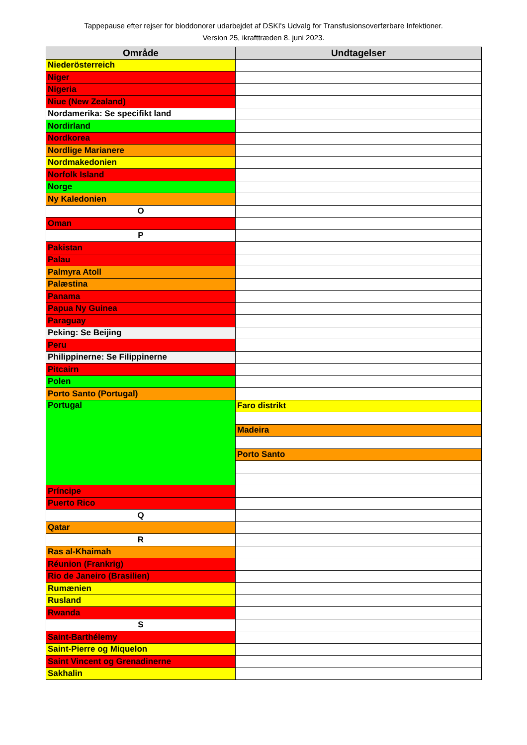Tappepause efter rejser for bloddonorer udarbejdet af DSKI's Udvalg for Transfusionsoverførbare Infektioner.
Version 25, ikrafttræden 8. juni 2023.
| Område | Undtagelser |
| --- | --- |
| Niederösterreich | |
| Niger | |
| Nigeria | |
| Niue (New Zealand) | |
| Nordamerika: Se specifikt land | |
| Nordirland | |
| Nordkorea | |
| Nordlige Marianere | |
| Nordmakedonien | |
| Norfolk Island | |
| Norge | |
| Ny Kaledonien | |
| O | |
| Oman | |
| P | |
| Pakistan | |
| Palau | |
| Palmyra Atoll | |
| Palæstina | |
| Panama | |
| Papua Ny Guinea | |
| Paraguay | |
| Peking: Se Beijing | |
| Peru | |
| Philippinerne: Se Filippinerne | |
| Pitcairn | |
| Polen | |
| Porto Santo (Portugal) | |
| Portugal | Faro distrikt |
| | Madeira |
| | Porto Santo |
| Príncipe | |
| Puerto Rico | |
| Q | |
| Qatar | |
| R | |
| Ras al-Khaimah | |
| Réunion (Frankrig) | |
| Rio de Janeiro (Brasilien) | |
| Rumænien | |
| Rusland | |
| Rwanda | |
| S | |
| Saint-Barthélemy | |
| Saint-Pierre og Miquelon | |
| Saint Vincent og Grenadinerne | |
| Sakhalin | |